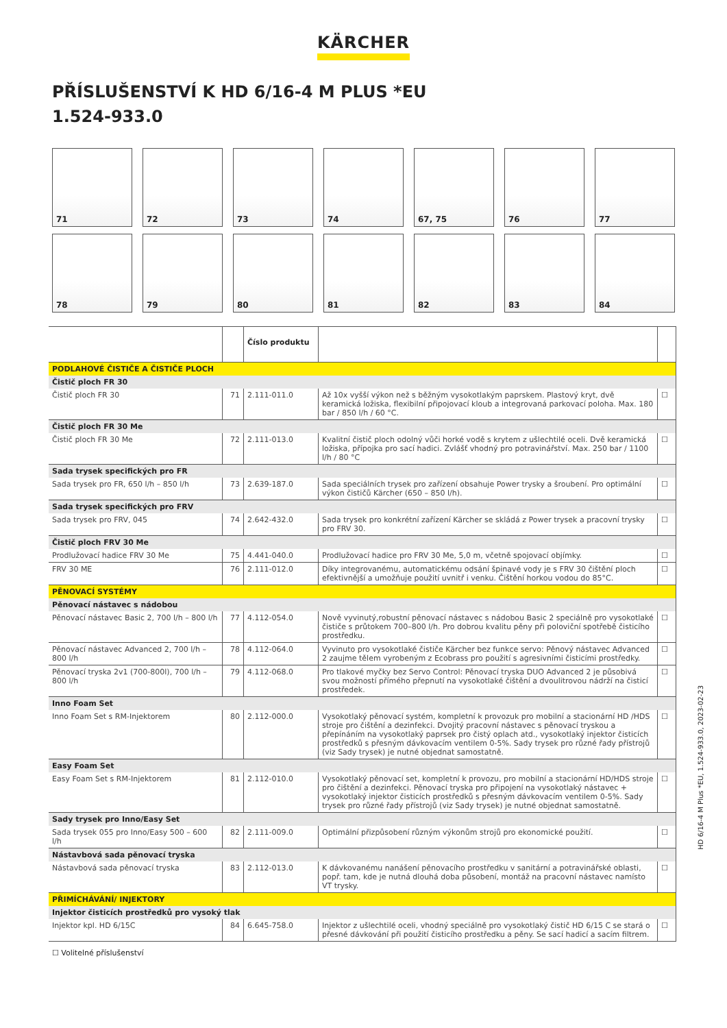KÄRCHER
PŘÍSLUŠENSTVÍ K HD 6/16-4 M PLUS *EU
1.524-933.0
71
72
73
74
67, 75
76
77
78
79
80
81
82
83
84
| | | Číslo produktu | | |
| --- | --- | --- | --- | --- |
| PODLAHOVÉ ČISTIČE A ČISTIČE PLOCH | | | | |
| Čistič ploch FR 30 | | | | |
| Čistič ploch FR 30 | 71 | 2.111-011.0 | Až 10x vyšší výkon než s běžným vysokotlakým paprskem. Plastový kryt, dvě keramická ložiska, flexibilní připojovací kloub a integrovaná parkovací poloha. Max. 180 bar / 850 l/h / 60 °C. | ☐ |
| Čistič ploch FR 30 Me | | | | |
| Čistič ploch FR 30 Me | 72 | 2.111-013.0 | Kvalitní čistič ploch odolný vůči horké vodě s krytem z ušlechtilé oceli. Dvě keramická ložiska, přípojka pro sací hadici. Zvlášť vhodný pro potravinářství. Max. 250 bar / 1100 l/h / 80 °C | ☐ |
| Sada trysek specifických pro FR | | | | |
| Sada trysek pro FR, 650 l/h – 850 l/h | 73 | 2.639-187.0 | Sada speciálních trysek pro zařízení obsahuje Power trysky a šroubení. Pro optimální výkon čističů Kärcher (650 – 850 l/h). | ☐ |
| Sada trysek specifických pro FRV | | | | |
| Sada trysek pro FRV, 045 | 74 | 2.642-432.0 | Sada trysek pro konkrétní zařízení Kärcher se skládá z Power trysek a pracovní trysky pro FRV 30. | ☐ |
| Čistič ploch FRV 30 Me | | | | |
| Prodlužovací hadice FRV 30 Me | 75 | 4.441-040.0 | Prodlužovací hadice pro FRV 30 Me, 5,0 m, včetně spojovací objímky. | ☐ |
| FRV 30 ME | 76 | 2.111-012.0 | Díky integrovanému, automatickému odsání špinavé vody je s FRV 30 čištění ploch efektivnější a umožňuje použití uvnitř i venku. Čištění horkou vodou do 85°C. | ☐ |
| PĚNOVACÍ SYSTÉMY | | | | |
| Pěnovací nástavec s nádobou | | | | |
| Pěnovací nástavec Basic 2, 700 l/h – 800 l/h | 77 | 4.112-054.0 | Nově vyvinutý,robustní pěnovací nástavec s nádobou Basic 2 speciálně pro vysokotlaké čističe s průtokem 700–800 l/h. Pro dobrou kvalitu pěny při poloviční spotřebě čisticího prostředku. | ☐ |
| Pěnovací nástavec Advanced 2, 700 l/h – 800 l/h | 78 | 4.112-064.0 | Vyvinuto pro vysokotlaké čističe Kärcher bez funkce servo: Pěnový nástavec Advanced 2 zaujme tělem vyrobeným z Ecobrass pro použití s agresivními čisticími prostředky. | ☐ |
| Pěnovací tryska 2v1 (700-800l), 700 l/h – 800 l/h | 79 | 4.112-068.0 | Pro tlakové myčky bez Servo Control: Pěnovací tryska DUO Advanced 2 je působivá svou možností přímého přepnutí na vysokotlaké čištění a dvoulitrovou nádrží na čisticí prostředek. | ☐ |
| Inno Foam Set | | | | |
| Inno Foam Set s RM-Injektorem | 80 | 2.112-000.0 | Vysokotlaký pěnovací systém, kompletní k provozuk pro mobilní a stacionární HD /HDS stroje pro čištění a dezinfekci. Dvojitý pracovní nástavec s pěnovací tryskou a přepínáním na vysokotlaký paprsek pro čistý oplach atd., vysokotlaký injektor čisticích prostředků s přesným dávkovacím ventilem 0-5%. Sady trysek pro různé řady přístrojů (viz Sady trysek) je nutné objednat samostatně. | ☐ |
| Easy Foam Set | | | | |
| Easy Foam Set s RM-Injektorem | 81 | 2.112-010.0 | Vysokotlaký pěnovací set, kompletní k provozu, pro mobilní a stacionární HD/HDS stroje pro čištění a dezinfekci. Pěnovací tryska pro připojení na vysokotlaký nástavec + vysokotlaký injektor čisticích prostředků s přesným dávkovacím ventilem 0-5%. Sady trysek pro různé řady přístrojů (viz Sady trysek) je nutné objednat samostatně. | ☐ |
| Sady trysek pro Inno/Easy Set | | | | |
| Sada trysek 055 pro Inno/Easy 500 – 600 l/h | 82 | 2.111-009.0 | Optimální přizpůsobení různým výkonům strojů pro ekonomické použití. | ☐ |
| Nástavbová sada pěnovací tryska | | | | |
| Nástavbová sada pěnovací tryska | 83 | 2.112-013.0 | K dávkovanému nanášení pěnovacího prostředku v sanitární a potravinářské oblasti, popř. tam, kde je nutná dlouhá doba působení, montáž na pracovní nástavec namísto VT trysky. | ☐ |
| PŘIMÍCHÁVÁNÍ/ INJEKTORY | | | | |
| Injektor čisticích prostředků pro vysoký tlak | | | | |
| Injektor kpl. HD 6/15C | 84 | 6.645-758.0 | Injektor z ušlechtilé oceli, vhodný speciálně pro vysokotlaký čistič HD 6/15 C se stará o přesné dávkování při použití čisticího prostředku a pěny. Se sací hadicí a sacím filtrem. | ☐ |
☐ Volitelné příslušenství
HD 6/16-4 M Plus *EU, 1.524-933.0, 2023-02-23